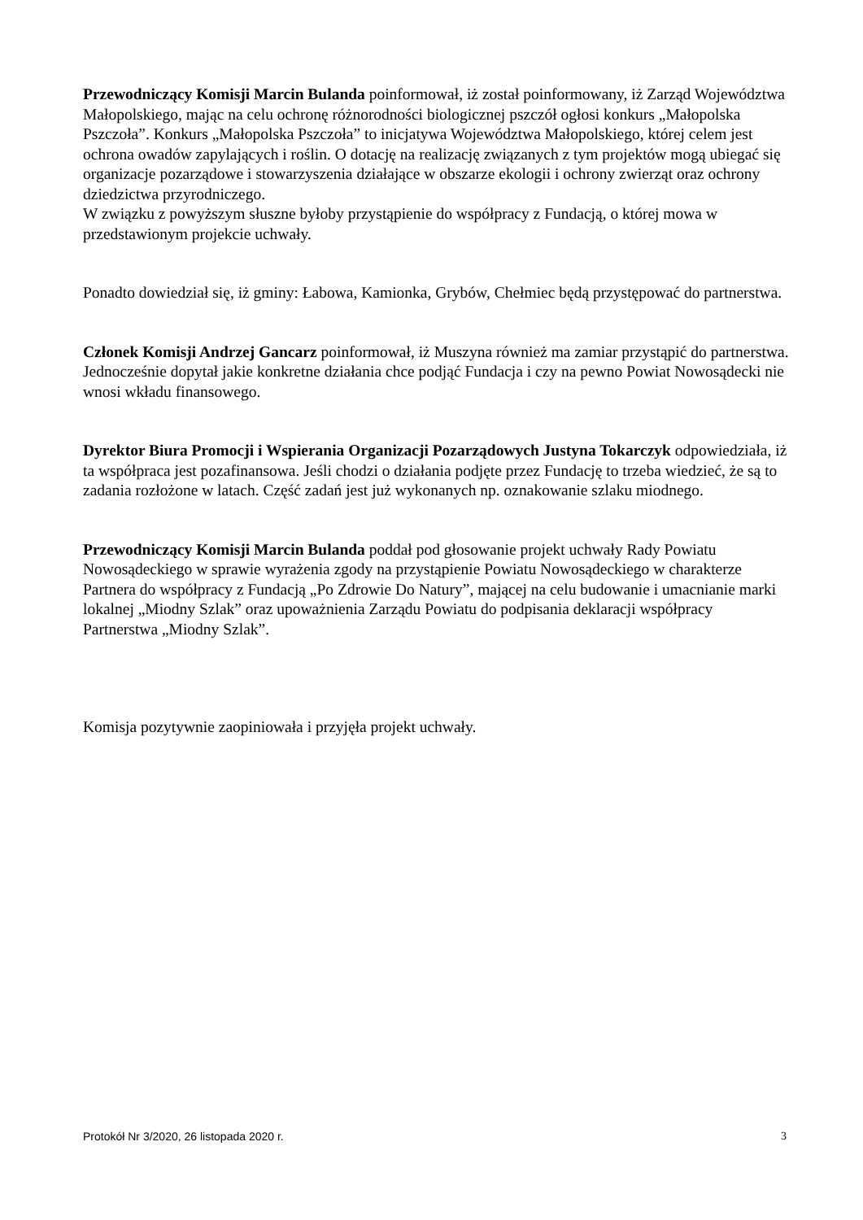Przewodniczący Komisji Marcin Bulanda poinformował, iż został poinformowany, iż Zarząd Województwa Małopolskiego, mając na celu ochronę różnorodności biologicznej pszczół ogłosi konkurs „Małopolska Pszczoła”. Konkurs „Małopolska Pszczoła” to inicjatywa Województwa Małopolskiego, której celem jest ochrona owadów zapylających i roślin. O dotację na realizację związanych z tym projektów mogą ubiegać się organizacje pozarządowe i stowarzyszenia działające w obszarze ekologii i ochrony zwierząt oraz ochrony dziedzictwa przyrodniczego.
W związku z powyższym słuszne byłoby przystąpienie do współpracy z Fundacją, o której mowa w przedstawionym projekcie uchwały.
Ponadto dowiedział się, iż gminy: Łabowa, Kamionka, Grybów, Chełmiec będą przystępować do partnerstwa.
Członek Komisji Andrzej Gancarz poinformował, iż Muszyna również ma zamiar przystąpić do partnerstwa. Jednocześnie dopytał jakie konkretne działania chce podjąć Fundacja i czy na pewno Powiat Nowosądecki nie wnosi wkładu finansowego.
Dyrektor Biura Promocji i Wspierania Organizacji Pozarządowych Justyna Tokarczyk odpowiedziała, iż ta współpraca jest pozafinansowa. Jeśli chodzi o działania podjęte przez Fundację to trzeba wiedzieć, że są to zadania rozłożone w latach. Część zadań jest już wykonanych np. oznakowanie szlaku miodnego.
Przewodniczący Komisji Marcin Bulanda poddał pod głosowanie projekt uchwały Rady Powiatu Nowosądeckiego w sprawie wyrażenia zgody na przystąpienie Powiatu Nowosądeckiego w charakterze Partnera do współpracy z Fundacją „Po Zdrowie Do Natury”, mającej na celu budowanie i umacnianie marki lokalnej „Miodny Szlak” oraz upoważnienia Zarządu Powiatu do podpisania deklaracji współpracy Partnerstwa „Miodny Szlak”.
Komisja pozytywnie zaopiniowała i przyjęła projekt uchwały.
Protokół Nr 3/2020, 26 listopada 2020 r. 3